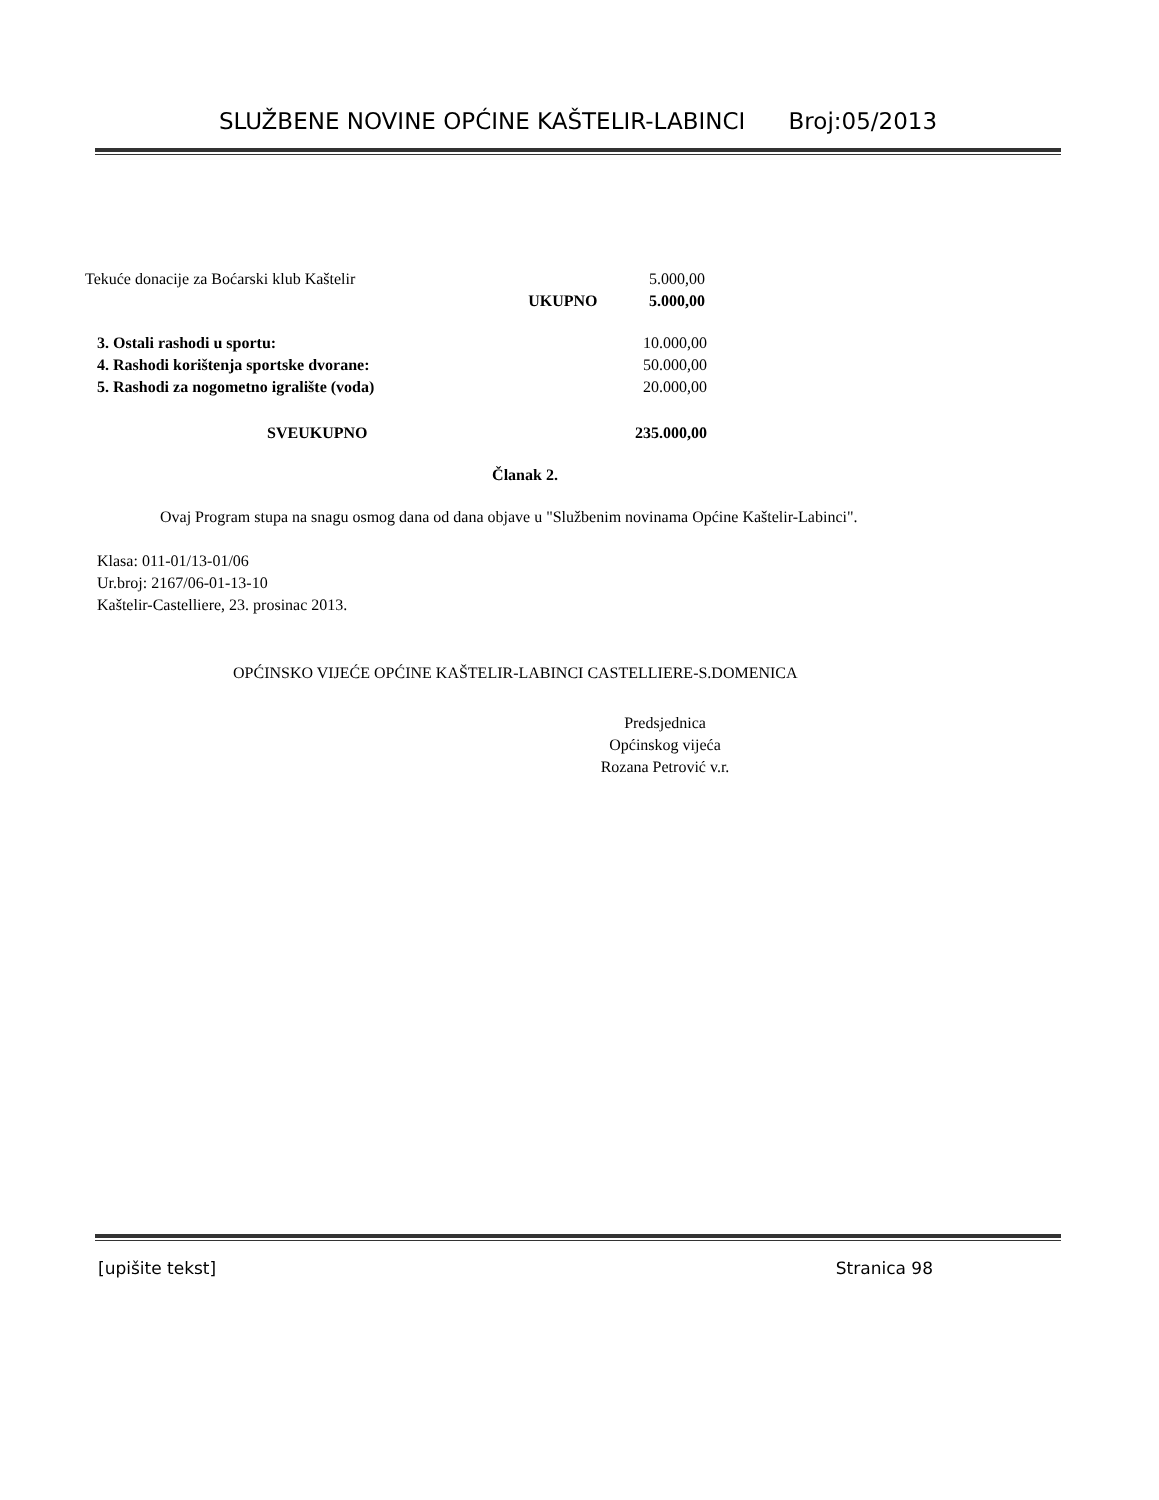SLUŽBENE NOVINE OPĆINE KAŠTELIR-LABINCI Broj:05/2013
| Tekuće donacije za Boćarski klub Kaštelir | | 5.000,00 |
| | UKUPNO | 5.000,00 |
| 3. Ostali rashodi u sportu: | 10.000,00 |
| 4. Rashodi korištenja sportske dvorane: | 50.000,00 |
| 5. Rashodi za nogometno igralište (voda) | 20.000,00 |
| SVEUKUPNO | 235.000,00 |
Članak 2.
Ovaj Program stupa na snagu osmog dana od dana objave u "Službenim novinama Općine Kaštelir-Labinci".
Klasa: 011-01/13-01/06
Ur.broj: 2167/06-01-13-10
Kaštelir-Castelliere, 23. prosinac 2013.
OPĆINSKO VIJEĆE OPĆINE KAŠTELIR-LABINCI CASTELLIERE-S.DOMENICA
Predsjednica
Općinskog vijeća
Rozana Petrović v.r.
[upišite tekst] Stranica 98